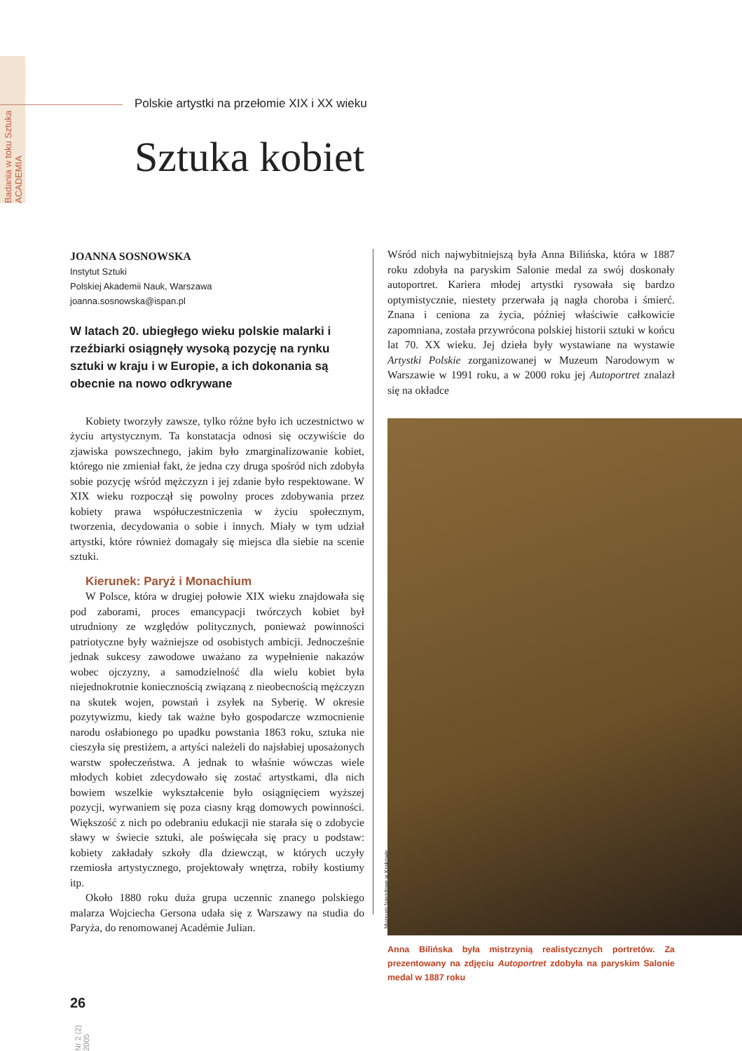Badania w toku Sztuka ACADEMIA
Polskie artystki na przełomie XIX i XX wieku
Sztuka kobiet
JOANNA SOSNOWSKA
Instytut Sztuki
Polskiej Akademii Nauk, Warszawa
joanna.sosnowska@ispan.pl
W latach 20. ubiegłego wieku polskie malarki i rzeźbiarki osiągnęły wysoką pozycję na rynku sztuki w kraju i w Europie, a ich dokonania są obecnie na nowo odkrywane
Kobiety tworzyły zawsze, tylko różne było ich uczestnictwo w życiu artystycznym. Ta konstatacja odnosi się oczywiście do zjawiska powszechnego, jakim było zmarginalizowanie kobiet, którego nie zmieniał fakt, że jedna czy druga spośród nich zdobyła sobie pozycję wśród mężczyzn i jej zdanie było respektowane. W XIX wieku rozpoczął się powolny proces zdobywania przez kobiety prawa współuczestniczenia w życiu społecznym, tworzenia, decydowania o sobie i innych. Miały w tym udział artystki, które również domagały się miejsca dla siebie na scenie sztuki.
Kierunek: Paryż i Monachium
W Polsce, która w drugiej połowie XIX wieku znajdowała się pod zaborami, proces emancypacji twórczych kobiet był utrudniony ze względów politycznych, ponieważ powinności patriotyczne były ważniejsze od osobistych ambicji. Jednocześnie jednak sukcesy zawodowe uważano za wypełnienie nakazów wobec ojczyzny, a samodzielność dla wielu kobiet była niejednokrotnie koniecznością związaną z nieobecnością mężczyzn na skutek wojen, powstań i zsyłek na Syberię. W okresie pozytywizmu, kiedy tak ważne było gospodarcze wzmocnienie narodu osłabionego po upadku powstania 1863 roku, sztuka nie cieszyła się prestiżem, a artyści należeli do najsłabiej uposażonych warstw społeczeństwa. A jednak to właśnie wówczas wiele młodych kobiet zdecydowało się zostać artystkami, dla nich bowiem wszelkie wykształcenie było osiągnięciem wyższej pozycji, wyrwaniem się poza ciasny krąg domowych powinności. Większość z nich po odebraniu edukacji nie starała się o zdobycie sławy w świecie sztuki, ale poświęcała się pracy u podstaw: kobiety zakładały szkoły dla dziewcząt, w których uczyły rzemiosła artystycznego, projektowały wnętrza, robiły kostiumy itp.
Około 1880 roku duża grupa uczennic znanego polskiego malarza Wojciecha Gersona udała się z Warszawy na studia do Paryża, do renomowanej Académie Julian.
Wśród nich najwybitniejszą była Anna Bilińska, która w 1887 roku zdobyła na paryskim Salonie medal za swój doskonały autoportret. Kariera młodej artystki rysowała się bardzo optymistycznie, niestety przerwała ją nagła choroba i śmierć. Znana i ceniona za życia, później właściwie całkowicie zapomniana, została przywrócona polskiej historii sztuki w końcu lat 70. XX wieku. Jej dzieła były wystawiane na wystawie Artystki Polskie zorganizowanej w Muzeum Narodowym w Warszawie w 1991 roku, a w 2000 roku jej Autoportret znalazł się na okładce
Muzeum Narodowe w Krakowie
Anna Bilińska była mistrzynią realistycznych portretów. Za prezentowany na zdjęciu Autoportret zdobyła na paryskim Salonie medal w 1887 roku
26
Nr 2 (2) 2005